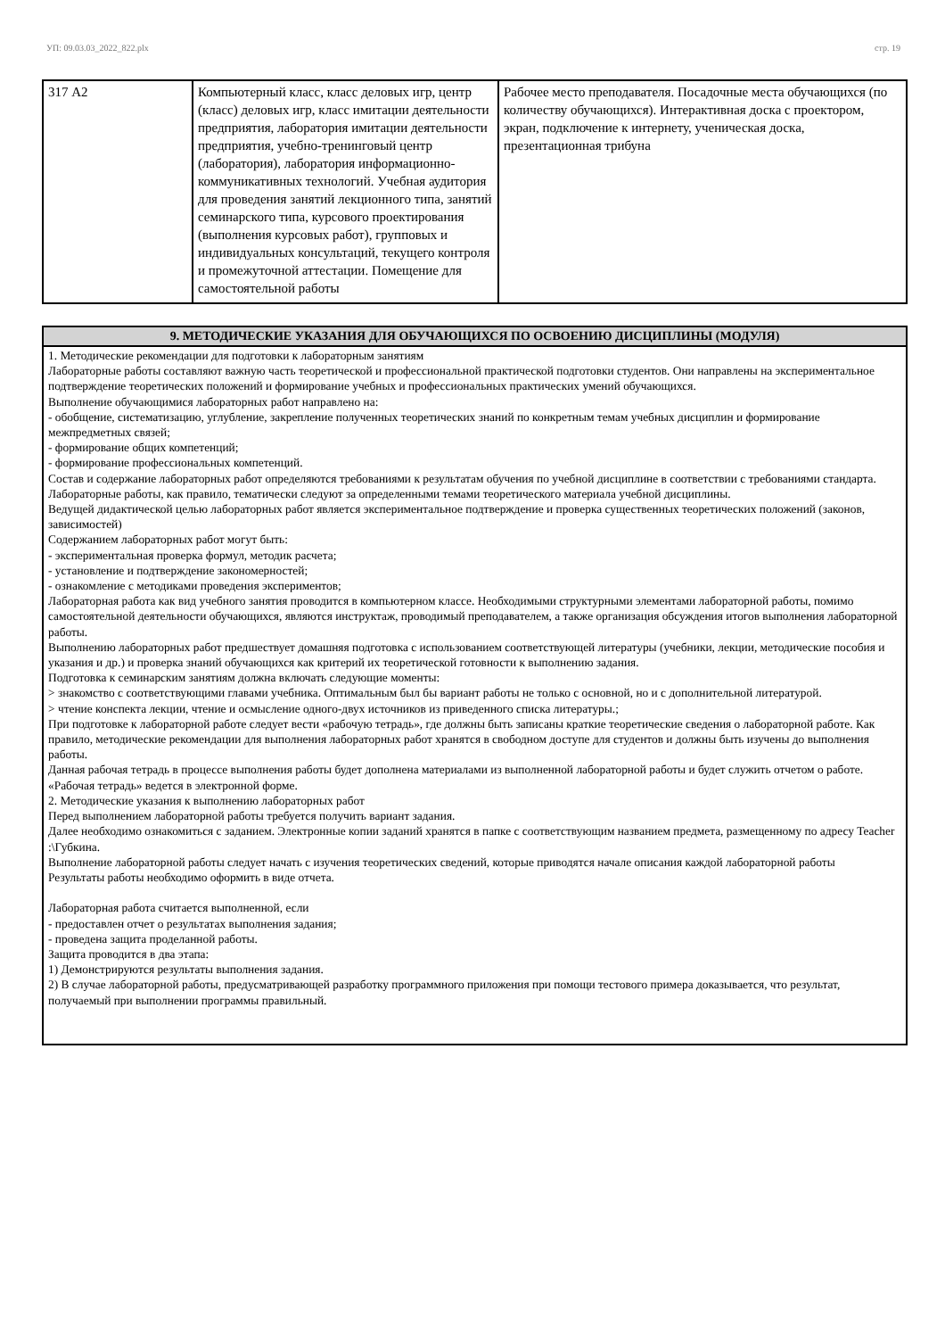УП: 09.03.03_2022_822.plx стр. 19
| 317 А2 | Компьютерный класс, класс деловых игр, центр (класс) деловых игр, класс имитации деятельности предприятия, лаборатория имитации деятельности предприятия, учебно-тренинговый центр (лаборатория), лаборатория информационно-коммуникативных технологий. Учебная аудитория для проведения занятий лекционного типа, занятий семинарского типа, курсового проектирования (выполнения курсовых работ), групповых и индивидуальных консультаций, текущего контроля и промежуточной аттестации. Помещение для самостоятельной работы | Рабочее место преподавателя. Посадочные места обучающихся (по количеству обучающихся). Интерактивная доска с проектором, экран, подключение к интернету, ученическая доска, презентационная трибуна |
| 9. МЕТОДИЧЕСКИЕ УКАЗАНИЯ ДЛЯ ОБУЧАЮЩИХСЯ ПО ОСВОЕНИЮ ДИСЦИПЛИНЫ (МОДУЛЯ) |
| --- |
| 1. Методические рекомендации для подготовки к лабораторным занятиям Лабораторные работы составляют важную часть теоретической и профессиональной практической подготовки студентов. Они направлены на экспериментальное подтверждение теоретических положений и формирование учебных и профессиональных практических умений обучающихся. Выполнение обучающимися лабораторных работ направлено на: - обобщение, систематизацию, углубление, закрепление полученных теоретических знаний по конкретным темам учебных дисциплин и формирование межпредметных связей; - формирование общих компетенций; - формирование профессиональных компетенций. Состав и содержание лабораторных работ определяются требованиями к результатам обучения по учебной дисциплине в соответствии с требованиями стандарта. Лабораторные работы, как правило, тематически следуют за определенными темами теоретического материала учебной дисциплины. Ведущей дидактической целью лабораторных работ является экспериментальное подтверждение и проверка существенных теоретических положений (законов, зависимостей) Содержанием лабораторных работ могут быть: - экспериментальная проверка формул, методик расчета; - установление и подтверждение закономерностей; - ознакомление с методиками проведения экспериментов; Лабораторная работа как вид учебного занятия проводится в компьютерном классе. Необходимыми структурными элементами лабораторной работы, помимо самостоятельной деятельности обучающихся, являются инструктаж, проводимый преподавателем, а также организация обсуждения итогов выполнения лабораторной работы. Выполнению лабораторных работ предшествует домашняя подготовка с использованием соответствующей литературы (учебники, лекции, методические пособия и указания и др.) и проверка знаний обучающихся как критерий их теоретической готовности к выполнению задания. Подготовка к семинарским занятиям должна включать следующие моменты: > знакомство с соответствующими главами учебника. Оптимальным был бы вариант работы не только с основной, но и с дополнительной литературой. > чтение конспекта лекции, чтение и осмысление одного-двух источников из приведенного списка литературы.; При подготовке к лабораторной работе следует вести «рабочую тетрадь», где должны быть записаны краткие теоретические сведения о лабораторной работе. Как правило, методические рекомендации для выполнения лабораторных работ хранятся в свободном доступе для студентов и должны быть изучены до выполнения работы. Данная рабочая тетрадь в процессе выполнения работы будет дополнена материалами из выполненной лабораторной работы и будет служить отчетом о работе. «Рабочая тетрадь» ведется в электронной форме. 2. Методические указания к выполнению лабораторных работ Перед выполнением лабораторной работы требуется получить вариант задания. Далее необходимо ознакомиться с заданием. Электронные копии заданий хранятся в папке с соответствующим названием предмета, размещенному по адресу Teacher :\Губкина. Выполнение лабораторной работы следует начать с изучения теоретических сведений, которые приводятся начале описания каждой лабораторной работы Результаты работы необходимо оформить в виде отчета. Лабораторная работа считается выполненной, если - предоставлен отчет о результатах выполнения задания; - проведена защита проделанной работы. Защита проводится в два этапа: 1) Демонстрируются результаты выполнения задания. 2) В случае лабораторной работы, предусматривающей разработку программного приложения при помощи тестового примера доказывается, что результат, получаемый при выполнении программы правильный. |